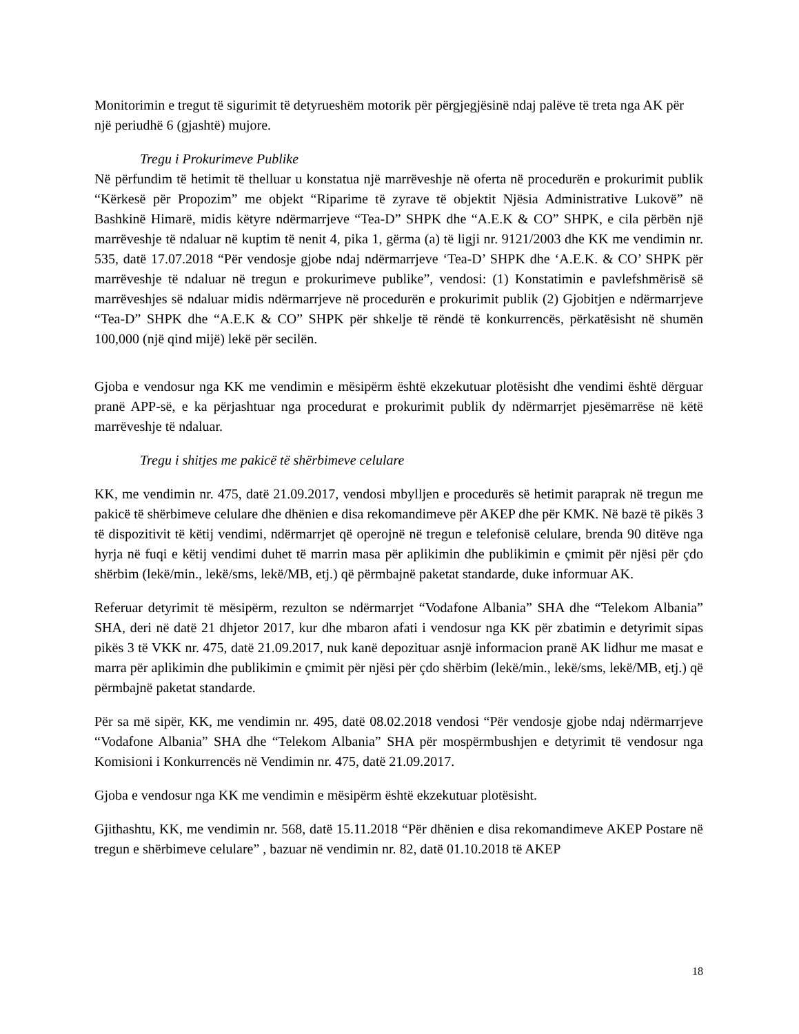Monitorimin e tregut të sigurimit të detyrueshëm motorik për përgjegjësinë ndaj palëve të treta nga AK për një periudhë 6 (gjashtë) mujore.
Tregu i Prokurimeve Publike
Në përfundim të hetimit të thelluar u konstatua një marrëveshje në oferta në procedurën e prokurimit publik “Kërkesë për Propozim” me objekt “Riparime të zyrave të objektit Njësia Administrative Lukovë” në Bashkinë Himarë, midis këtyre ndërmarrjeve “Tea-D” SHPK dhe “A.E.K & CO” SHPK, e cila përbën një marrëveshje të ndaluar në kuptim të nenit 4, pika 1, gërma (a) të ligji nr. 9121/2003 dhe KK me vendimin nr. 535, datë 17.07.2018 “Për vendosje gjobe ndaj ndërmarrjeve ‘Tea-D’ SHPK dhe ‘A.E.K. & CO’ SHPK për marrëveshje të ndaluar në tregun e prokurimeve publike”, vendosi: (1) Konstatimin e pavlefshmërisë së marrëveshjes së ndaluar midis ndërmarrjeve në procedurën e prokurimit publik (2) Gjobitjen e ndërmarrjeve “Tea-D” SHPK dhe “A.E.K & CO” SHPK për shkelje të rëndë të konkurrencës, përkatësisht në shumën 100,000 (një qind mijë) lekë për secilën.
Gjoba e vendosur nga KK me vendimin e mësipërm është ekzekutuar plotësisht dhe vendimi është dërguar pranë APP-së, e ka përjashtuar nga procedurat e prokurimit publik dy ndërmarrjet pjesëmarrëse në këtë marrëveshje të ndaluar.
Tregu i shitjes me pakicë të shërbimeve celulare
KK, me vendimin nr. 475, datë 21.09.2017, vendosi mbylljen e procedurës së hetimit paraprak në tregun me pakicë të shërbimeve celulare dhe dhënien e disa rekomandimeve për AKEP dhe për KMK. Në bazë të pikës 3 të dispozitivit të këtij vendimi, ndërmarrjet që operojnë në tregun e telefonisë celulare, brenda 90 ditëve nga hyrja në fuqi e këtij vendimi duhet të marrin masa për aplikimin dhe publikimin e çmimit për njësi për çdo shërbim (lekë/min., lekë/sms, lekë/MB, etj.) që përmbajnë paketat standarde, duke informuar AK.
Referuar detyrimit të mësipërm, rezulton se ndërmarrjet “Vodafone Albania” SHA dhe “Telekom Albania” SHA, deri në datë 21 dhjetor 2017, kur dhe mbaron afati i vendosur nga KK për zbatimin e detyrimit sipas pikës 3 të VKK nr. 475, datë 21.09.2017, nuk kanë depozituar asnjë informacion pranë AK lidhur me masat e marra për aplikimin dhe publikimin e çmimit për njësi për çdo shërbim (lekë/min., lekë/sms, lekë/MB, etj.) që përmbajnë paketat standarde.
Për sa më sipër, KK, me vendimin nr. 495, datë 08.02.2018 vendosi “Për vendosje gjobe ndaj ndërmarrjeve “Vodafone Albania” SHA dhe “Telekom Albania” SHA për mospërmbushjen e detyrimit të vendosur nga Komisioni i Konkurrencës në Vendimin nr. 475, datë 21.09.2017.
Gjoba e vendosur nga KK me vendimin e mësipërm është ekzekutuar plotësisht.
Gjithashtu, KK, me vendimin nr. 568, datë 15.11.2018 “Për dhënien e disa rekomandimeve AKEP Postare në tregun e shërbimeve celulare” , bazuar në vendimin nr. 82, datë 01.10.2018 të AKEP
18